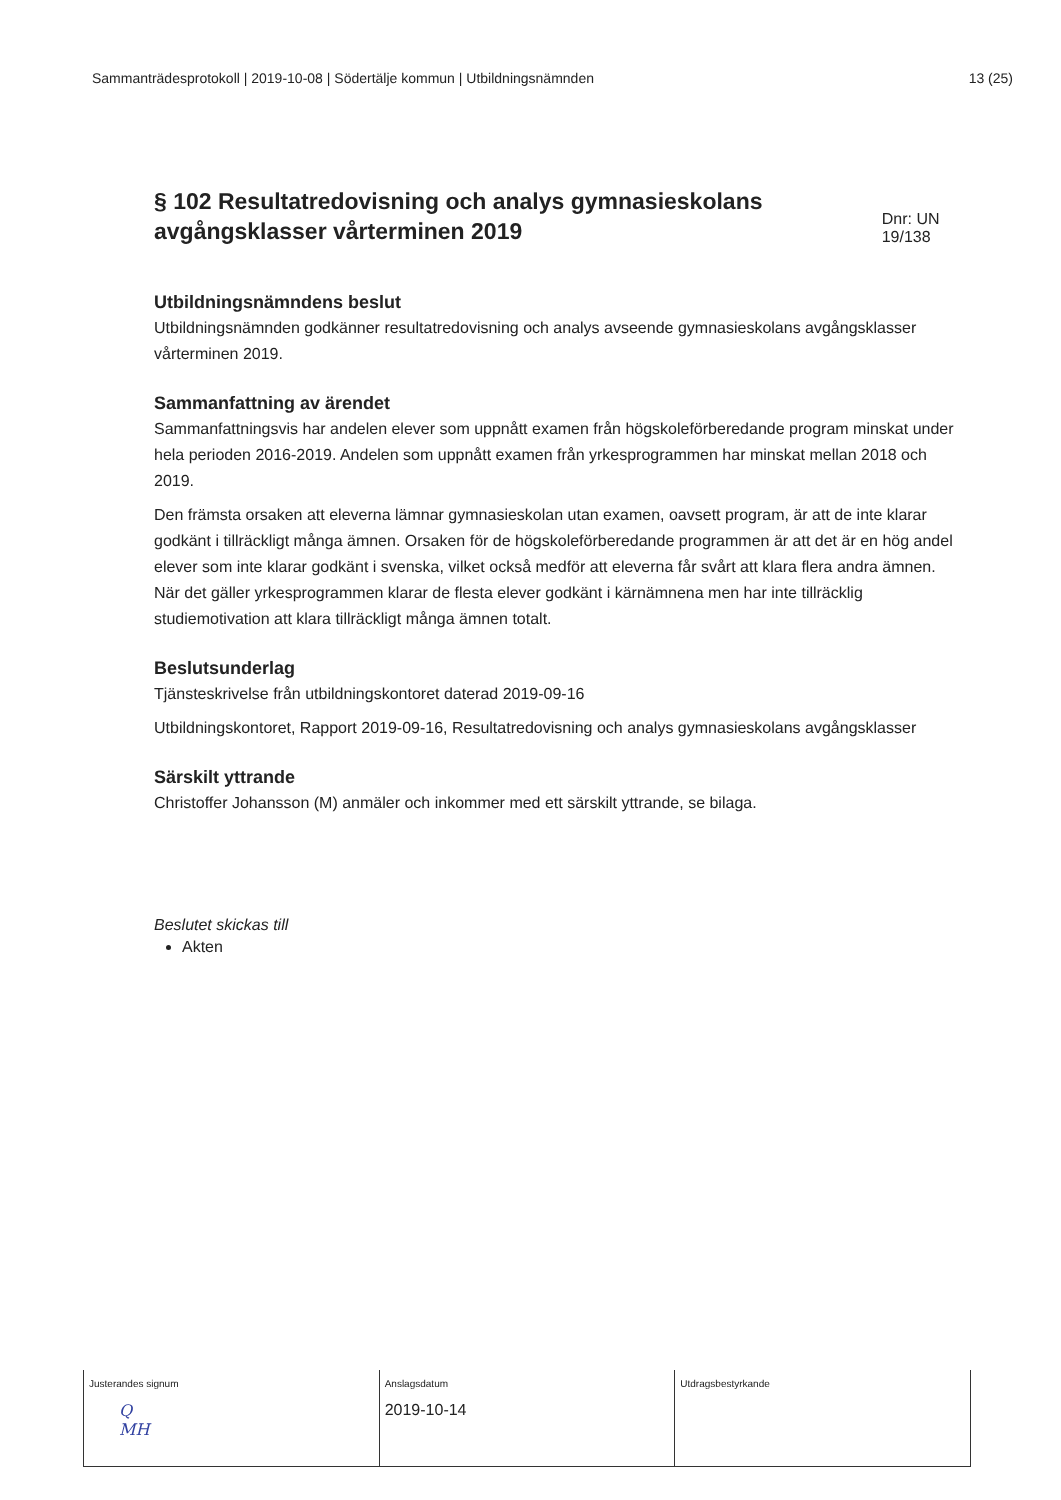Sammanträdesprotokoll | 2019-10-08 | Södertälje kommun | Utbildningsnämnden 13 (25)
§ 102 Resultatredovisning och analys gymnasieskolans avgångsklasser vårterminen 2019
Dnr: UN 19/138
Utbildningsnämndens beslut
Utbildningsnämnden godkänner resultatredovisning och analys avseende gymnasieskolans avgångsklasser vårterminen 2019.
Sammanfattning av ärendet
Sammanfattningsvis har andelen elever som uppnått examen från högskoleförberedande program minskat under hela perioden 2016-2019. Andelen som uppnått examen från yrkesprogrammen har minskat mellan 2018 och 2019.
Den främsta orsaken att eleverna lämnar gymnasieskolan utan examen, oavsett program, är att de inte klarar godkänt i tillräckligt många ämnen. Orsaken för de högskoleförberedande programmen är att det är en hög andel elever som inte klarar godkänt i svenska, vilket också medför att eleverna får svårt att klara flera andra ämnen. När det gäller yrkesprogrammen klarar de flesta elever godkänt i kärnämnena men har inte tillräcklig studiemotivation att klara tillräckligt många ämnen totalt.
Beslutsunderlag
Tjänsteskrivelse från utbildningskontoret daterad 2019-09-16
Utbildningskontoret, Rapport 2019-09-16, Resultatredovisning och analys gymnasieskolans avgångsklasser
Särskilt yttrande
Christoffer Johansson (M) anmäler och inkommer med ett särskilt yttrande, se bilaga.
Beslutet skickas till
Akten
| Justerandes signum Q MH | Anslagsdatum 2019-10-14 | Utdragsbestyrkande |